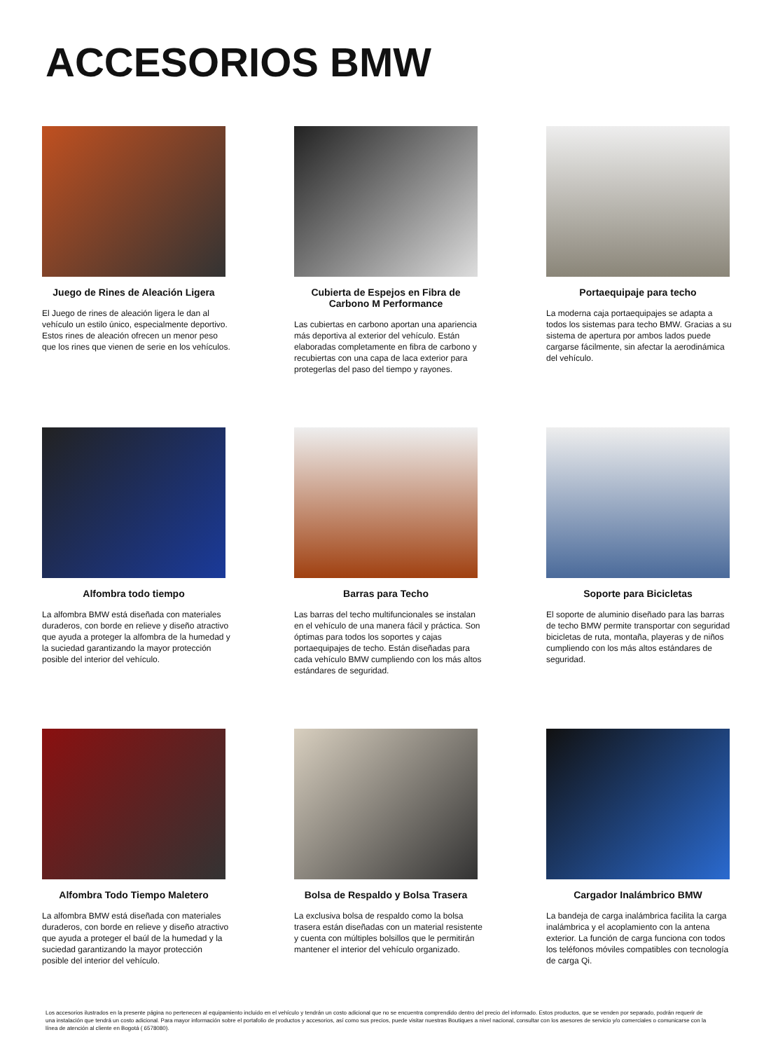ACCESORIOS BMW
Juego de Rines de Aleación Ligera
El Juego de rines de aleación ligera le dan al vehículo un estilo único, especialmente deportivo. Estos rines de aleación ofrecen un menor peso que los rines que vienen de serie en los vehículos.
Cubierta de Espejos en Fibra de Carbono M Performance
Las cubiertas en carbono aportan una apariencia más deportiva al exterior del vehículo. Están elaboradas completamente en fibra de carbono y recubiertas con una capa de laca exterior para protegerlas del paso del tiempo y rayones.
Portaequipaje para techo
La moderna caja portaequipajes se adapta a todos los sistemas para techo BMW. Gracias a su sistema de apertura por ambos lados puede cargarse fácilmente, sin afectar la aerodinámica del vehículo.
Alfombra todo tiempo
La alfombra BMW está diseñada con materiales duraderos, con borde en relieve y diseño atractivo que ayuda a proteger la alfombra de la humedad y la suciedad garantizando la mayor protección posible del interior del vehículo.
Barras para Techo
Las barras del techo multifuncionales se instalan en el vehículo de una manera fácil y práctica. Son óptimas para todos los soportes y cajas portaequipajes de techo. Están diseñadas para cada vehículo BMW cumpliendo con los más altos estándares de seguridad.
Soporte para Bicicletas
El soporte de aluminio diseñado para las barras de techo BMW permite transportar con seguridad bicicletas de ruta, montaña, playeras y de niños cumpliendo con los más altos estándares de seguridad.
Alfombra Todo Tiempo Maletero
La alfombra BMW está diseñada con materiales duraderos, con borde en relieve y diseño atractivo que ayuda a proteger el baúl de la humedad y la suciedad garantizando la mayor protección posible del interior del vehículo.
Bolsa de Respaldo y Bolsa Trasera
La exclusiva bolsa de respaldo como la bolsa trasera están diseñadas con un material resistente y cuenta con múltiples bolsillos que le permitirán mantener el interior del vehículo organizado.
Cargador Inalámbrico BMW
La bandeja de carga inalámbrica facilita la carga inalámbrica y el acoplamiento con la antena exterior. La función de carga funciona con todos los teléfonos móviles compatibles con tecnología de carga Qi.
Los accesorios ilustrados en la presente página no pertenecen al equipamiento incluido en el vehículo y tendrán un costo adicional que no se encuentra comprendido dentro del precio del informado. Estos productos, que se venden por separado, podrán requerir de una instalación que tendrá un costo adicional. Para mayor información sobre el portafolio de productos y accesorios, así como sus precios, puede visitar nuestras Boutiques a nivel nacional, consultar con los asesores de servicio y/o comerciales o comunicarse con la línea de atención al cliente en Bogotá ( 6578080).